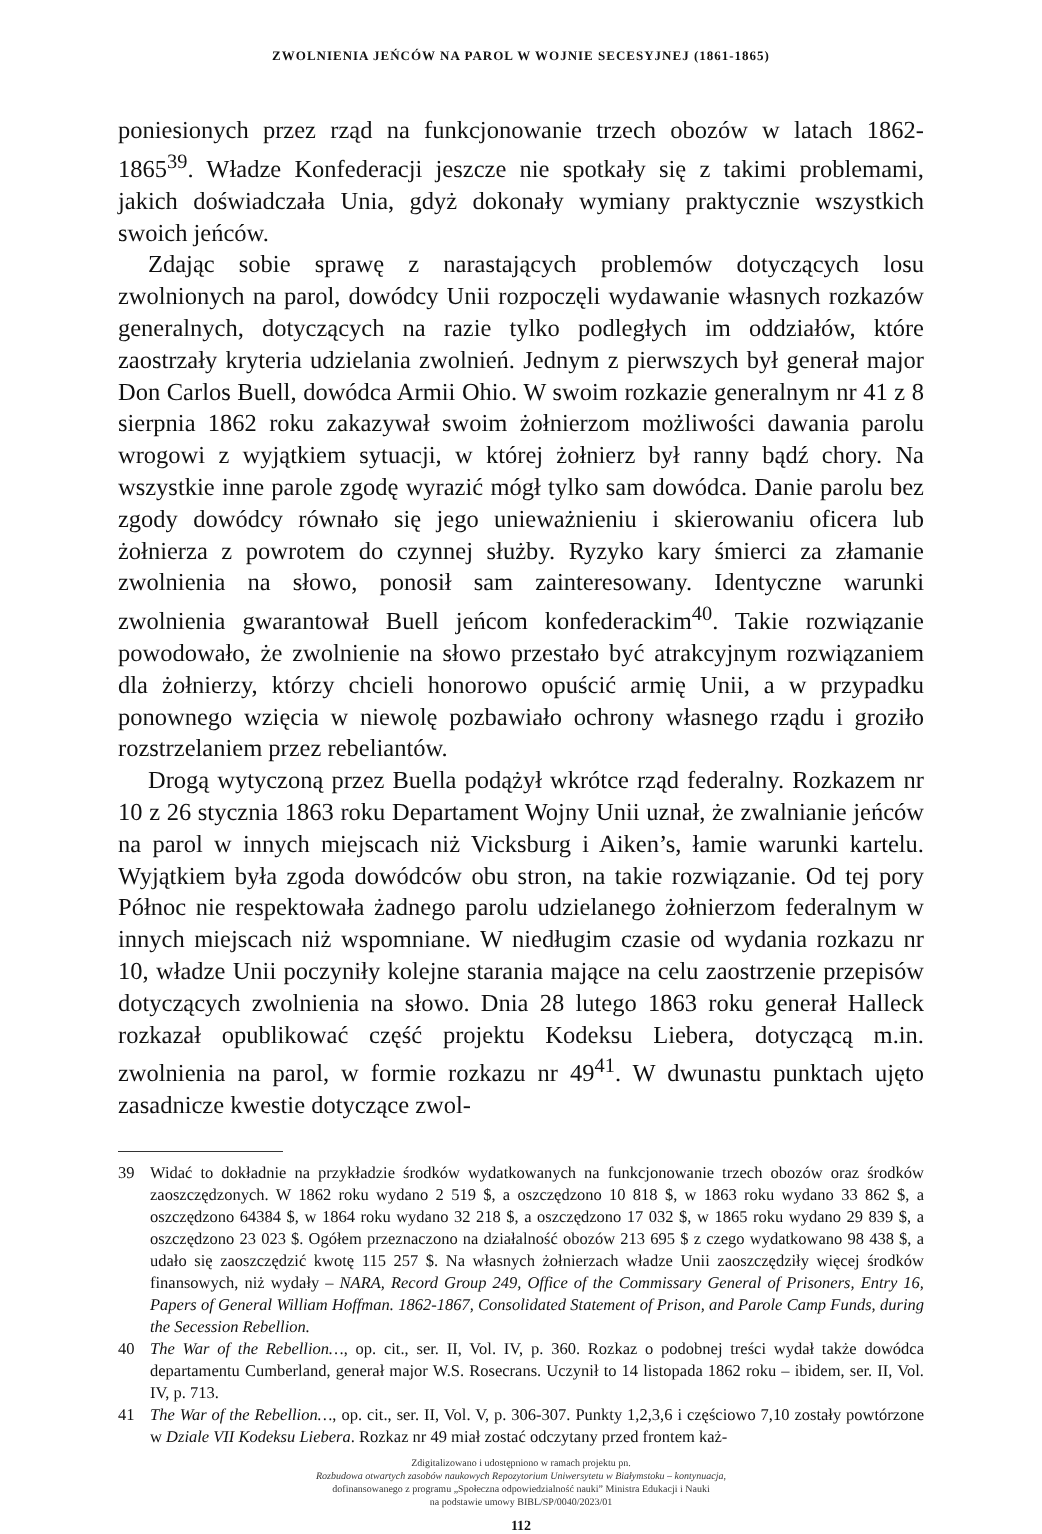ZWOLNIENIA JEŃCÓW NA PAROL W WOJNIE SECESYJNEJ (1861-1865)
poniesionych przez rząd na funkcjonowanie trzech obozów w latach 1862-1865<sup>39</sup>. Władze Konfederacji jeszcze nie spotkały się z takimi problemami, jakich doświadczała Unia, gdyż dokonały wymiany praktycznie wszystkich swoich jeńców.
Zdając sobie sprawę z narastających problemów dotyczących losu zwolnionych na parol, dowódcy Unii rozpoczęli wydawanie własnych rozkazów generalnych, dotyczących na razie tylko podległych im oddziałów, które zaostrzały kryteria udzielania zwolnień. Jednym z pierwszych był generał major Don Carlos Buell, dowódca Armii Ohio. W swoim rozkazie generalnym nr 41 z 8 sierpnia 1862 roku zakazywał swoim żołnierzom możliwości dawania parolu wrogowi z wyjątkiem sytuacji, w której żołnierz był ranny bądź chory. Na wszystkie inne parole zgodę wyrazić mógł tylko sam dowódca. Danie parolu bez zgody dowódcy równało się jego unieważnieniu i skierowaniu oficera lub żołnierza z powrotem do czynnej służby. Ryzyko kary śmierci za złamanie zwolnienia na słowo, ponosił sam zainteresowany. Identyczne warunki zwolnienia gwarantował Buell jeńcom konfederackim<sup>40</sup>. Takie rozwiązanie powodowało, że zwolnienie na słowo przestało być atrakcyjnym rozwiązaniem dla żołnierzy, którzy chcieli honorowo opuścić armię Unii, a w przypadku ponownego wzięcia w niewolę pozbawiało ochrony własnego rządu i groziło rozstrzelaniem przez rebeliantów.
Drogą wytyczoną przez Buella podążył wkrótce rząd federalny. Rozkazem nr 10 z 26 stycznia 1863 roku Departament Wojny Unii uznał, że zwalnianie jeńców na parol w innych miejscach niż Vicksburg i Aiken’s, łamie warunki kartelu. Wyjątkiem była zgoda dowódców obu stron, na takie rozwiązanie. Od tej pory Północ nie respektowała żadnego parolu udzielanego żołnierzom federalnym w innych miejscach niż wspomniane. W niedługim czasie od wydania rozkazu nr 10, władze Unii poczyniły kolejne starania mające na celu zaostrzenie przepisów dotyczących zwolnienia na słowo. Dnia 28 lutego 1863 roku generał Halleck rozkazał opublikować część projektu Kodeksu Liebera, dotyczącą m.in. zwolnienia na parol, w formie rozkazu nr 49<sup>41</sup>. W dwunastu punktach ujęto zasadnicze kwestie dotyczące zwol-
39 Widać to dokładnie na przykładzie środków wydatkowanych na funkcjonowanie trzech obozów oraz środków zaoszczędzonych. W 1862 roku wydano 2 519 $, a oszczędzono 10 818 $, w 1863 roku wydano 33 862 $, a oszczędzono 64384 $, w 1864 roku wydano 32 218 $, a oszczędzono 17 032 $, w 1865 roku wydano 29 839 $, a oszczędzono 23 023 $. Ogółem przeznaczono na działalność obozów 213 695 $ z czego wydatkowano 98 438 $, a udało się zaoszczędzić kwotę 115 257 $. Na własnych żołnierzach władze Unii zaoszczędziły więcej środków finansowych, niż wydały – NARA, Record Group 249, Office of the Commissary General of Prisoners, Entry 16, Papers of General William Hoffman. 1862-1867, Consolidated Statement of Prison, and Parole Camp Funds, during the Secession Rebellion.
40 The War of the Rebellion…, op. cit., ser. II, Vol. IV, p. 360. Rozkaz o podobnej treści wydał także dowódca departamentu Cumberland, generał major W.S. Rosecrans. Uczynił to 14 listopada 1862 roku – ibidem, ser. II, Vol. IV, p. 713.
41 The War of the Rebellion…, op. cit., ser. II, Vol. V, p. 306-307. Punkty 1,2,3,6 i częściowo 7,10 zostały powtórzone w Dziale VII Kodeksu Liebera. Rozkaz nr 49 miał zostać odczytany przed frontem każ-
Zdigitalizowano i udostępniono w ramach projektu pn.
Rozbudowa otwartych zasobów naukowych Repozytorium Uniwersytetu w Białymstoku – kontynuacja,
dofinansowanego z programu „Społeczna odpowiedzialność nauki” Ministra Edukacji i Nauki
na podstawie umowy BIBL/SP/0040/2023/01
112